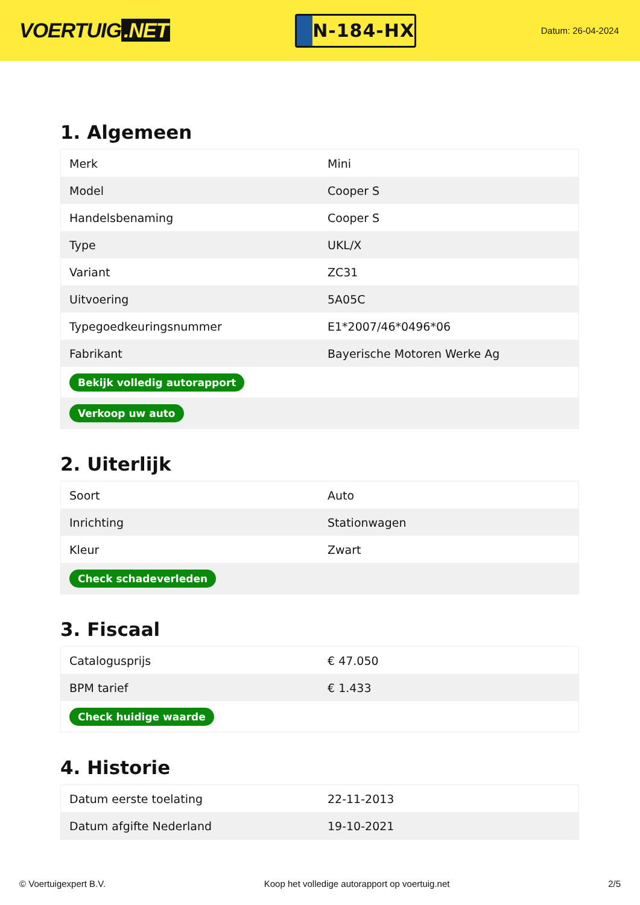VOERTUIG.NET
N-184-HX
Datum: 26-04-2024
1. Algemeen
| Merk | Mini |
| Model | Cooper S |
| Handelsbenaming | Cooper S |
| Type | UKL/X |
| Variant | ZC31 |
| Uitvoering | 5A05C |
| Typegoedkeuringsnummer | E1*2007/46*0496*06 |
| Fabrikant | Bayerische Motoren Werke Ag |
| Bekijk volledig autorapport | |
| Verkoop uw auto | |
2. Uiterlijk
| Soort | Auto |
| Inrichting | Stationwagen |
| Kleur | Zwart |
| Check schadeverleden | |
3. Fiscaal
| Catalogusprijs | € 47.050 |
| BPM tarief | € 1.433 |
| Check huidige waarde | |
4. Historie
| Datum eerste toelating | 22-11-2013 |
| Datum afgifte Nederland | 19-10-2021 |
© Voertuigexpert B.V. Koop het volledige autorapport op voertuig.net 2/5